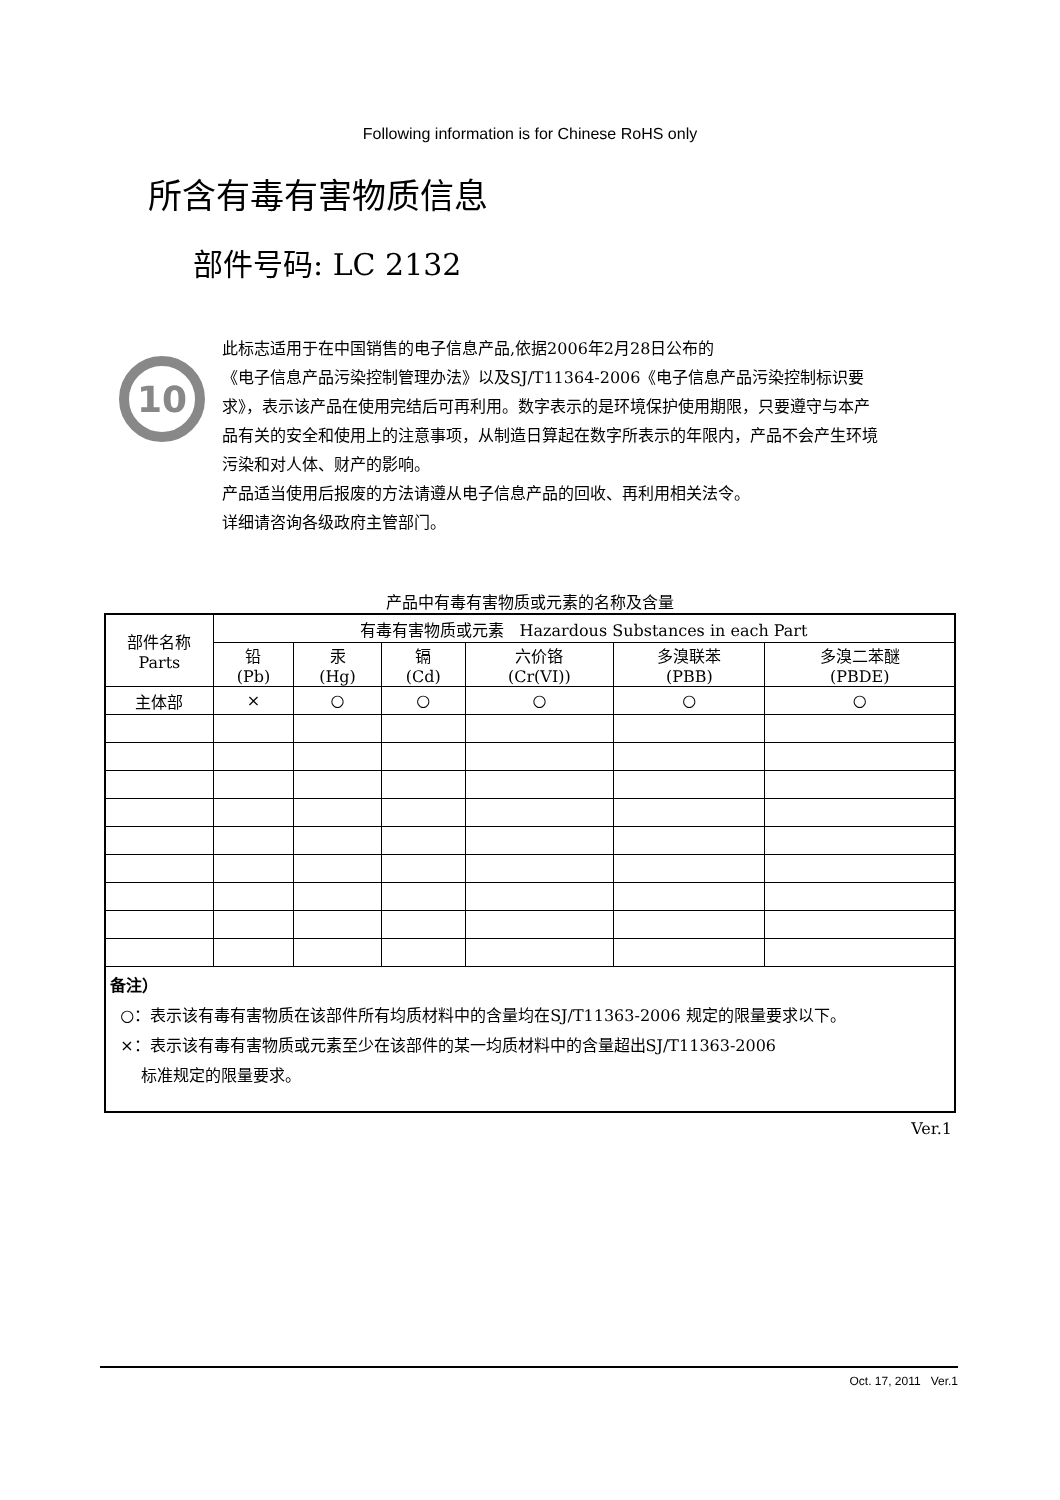Following information is for Chinese RoHS only
所含有毒有害物质信息
部件号码: LC 2132
10
此标志适用于在中国销售的电子信息产品,依据2006年2月28日公布的
《电子信息产品污染控制管理办法》以及SJ/T11364-2006《电子信息产品污染控制标识要求》，表示该产品在使用完结后可再利用。数字表示的是环境保护使用期限，只要遵守与本产品有关的安全和使用上的注意事项，从制造日算起在数字所表示的年限内，产品不会产生环境污染和对人体、财产的影响。
产品适当使用后报废的方法请遵从电子信息产品的回收、再利用相关法令。
详细请咨询各级政府主管部门。
产品中有毒有害物质或元素的名称及含量
| 部件名称 Parts | 有毒有害物质或元素 Hazardous Substances in each Part | | | | | |
| --- | --- | --- | --- | --- | --- | --- |
| | 铅 (Pb) | 汞 (Hg) | 镉 (Cd) | 六价铬 (Cr(VI)) | 多溴联苯 (PBB) | 多溴二苯醚 (PBDE) |
| 主体部 | × | ○ | ○ | ○ | ○ | ○ |
| 备注） ○：表示该有毒有害物质在该部件所有均质材料中的含量均在SJ/T11363-2006 规定的限量要求以下。 ×：表示该有毒有害物质或元素至少在该部件的某一均质材料中的含量超出SJ/T11363-2006 标准规定的限量要求。 | | | | | | |
Ver.1
Oct. 17, 2011 Ver.1